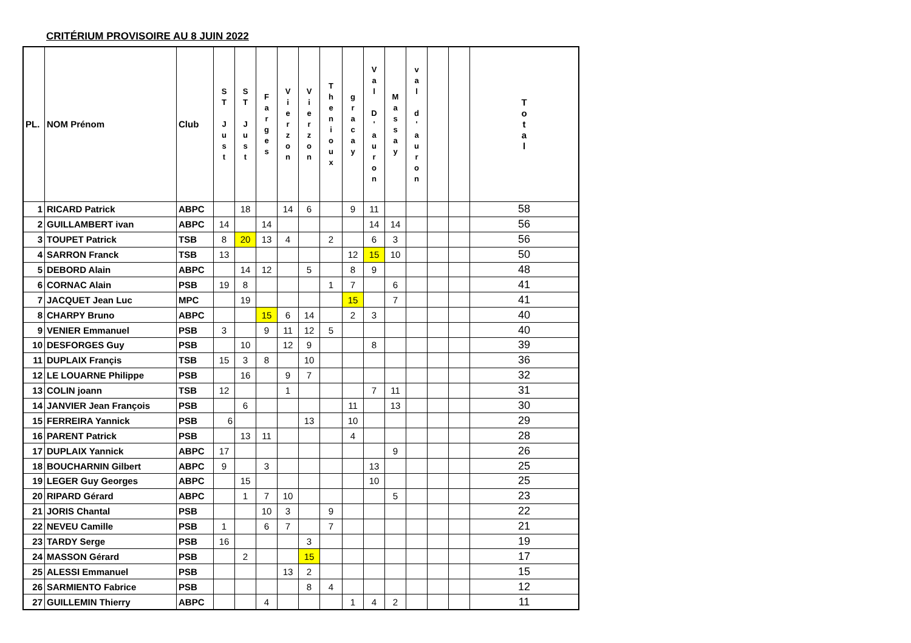CRITÉRIUM PROVISOIRE AU 8 JUIN 2022
| PL. | NOM Prénom | Club | S T J u s t | S T J u s t | F a r g e s | V i e r z o n | V i e r z o n | T h e n i o u x | g r a c a y | V a l D ' a u r o n | M a s s a y | v a l d ' a u r o n | | | T o t a l |
| --- | --- | --- | --- | --- | --- | --- | --- | --- | --- | --- | --- | --- | --- | --- | --- |
| 1 | RICARD Patrick | ABPC | | 18 | | 14 | 6 | | 9 | 11 | | | | | 58 |
| 2 | GUILLAMBERT ivan | ABPC | 14 | | 14 | | | | | 14 | 14 | | | | 56 |
| 3 | TOUPET Patrick | TSB | 8 | 20 | 13 | 4 | | 2 | | 6 | 3 | | | | 56 |
| 4 | SARRON Franck | TSB | 13 | | | | | | 12 | 15 | 10 | | | | 50 |
| 5 | DEBORD Alain | ABPC | | 14 | 12 | | 5 | | 8 | 9 | | | | | 48 |
| 6 | CORNAC Alain | PSB | 19 | 8 | | | | 1 | 7 | | 6 | | | | 41 |
| 7 | JACQUET Jean Luc | MPC | | 19 | | | | | 15 | | 7 | | | | 41 |
| 8 | CHARPY Bruno | ABPC | | | 15 | 6 | 14 | | 2 | 3 | | | | | 40 |
| 9 | VENIER Emmanuel | PSB | 3 | | 9 | 11 | 12 | 5 | | | | | | | 40 |
| 10 | DESFORGES Guy | PSB | | 10 | | 12 | 9 | | | 8 | | | | | 39 |
| 11 | DUPLAIX Françis | TSB | 15 | 3 | 8 | | 10 | | | | | | | | 36 |
| 12 | LE LOUARNE Philippe | PSB | | 16 | | 9 | 7 | | | | | | | | 32 |
| 13 | COLIN joann | TSB | 12 | | | 1 | | | | 7 | 11 | | | | 31 |
| 14 | JANVIER Jean François | PSB | | 6 | | | | | 11 | | 13 | | | | 30 |
| 15 | FERREIRA Yannick | PSB | 6 | | | | 13 | | 10 | | | | | | 29 |
| 16 | PARENT Patrick | PSB | | 13 | 11 | | | | 4 | | | | | | 28 |
| 17 | DUPLAIX Yannick | ABPC | 17 | | | | | | | | 9 | | | | 26 |
| 18 | BOUCHARNIN Gilbert | ABPC | 9 | | 3 | | | | | 13 | | | | | 25 |
| 19 | LEGER Guy Georges | ABPC | | 15 | | | | | | 10 | | | | | 25 |
| 20 | RIPARD Gérard | ABPC | | 1 | 7 | 10 | | | | | 5 | | | | 23 |
| 21 | JORIS Chantal | PSB | | | 10 | 3 | | 9 | | | | | | | 22 |
| 22 | NEVEU Camille | PSB | 1 | | 6 | 7 | | 7 | | | | | | | 21 |
| 23 | TARDY Serge | PSB | 16 | | | | 3 | | | | | | | | 19 |
| 24 | MASSON Gérard | PSB | | 2 | | | 15 | | | | | | | | 17 |
| 25 | ALESSI Emmanuel | PSB | | | | 13 | 2 | | | | | | | | 15 |
| 26 | SARMIENTO Fabrice | PSB | | | | | 8 | 4 | | | | | | | 12 |
| 27 | GUILLEMIN Thierry | ABPC | | | 4 | | | | 1 | 4 | 2 | | | | 11 |